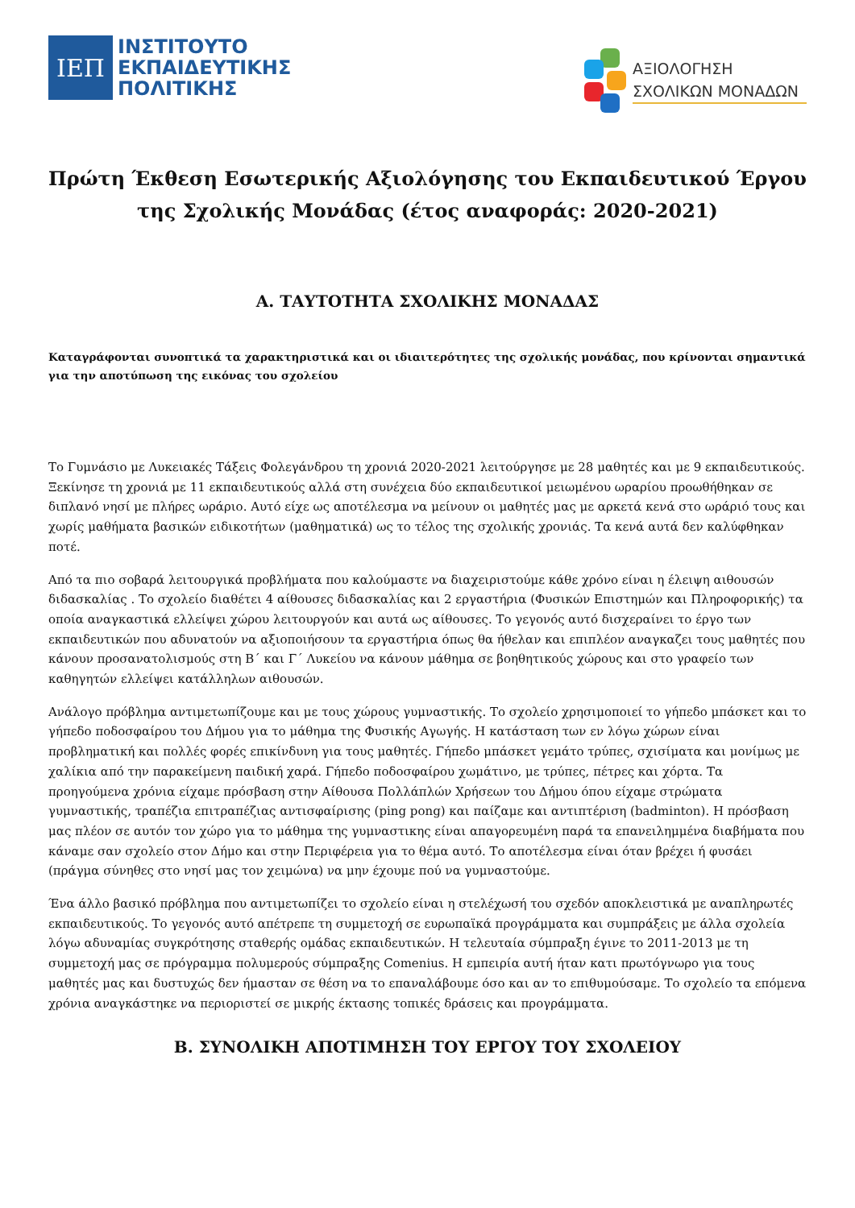ΙΕΠ
ΙΝΣΤΙΤΟΥΤΟ
ΕΚΠΑΙΔΕΥΤΙΚΗΣ
ΠΟΛΙΤΙΚΗΣ
ΑΞΙΟΛΟΓΗΣΗ
ΣΧΟΛΙΚΩΝ ΜΟΝΑΔΩΝ
Πρώτη Έκθεση Εσωτερικής Αξιολόγησης του Εκπαιδευτικού Έργου της Σχολικής Μονάδας (έτος αναφοράς: 2020-2021)
Α. ΤΑΥΤΟΤΗΤΑ ΣΧΟΛΙΚΗΣ ΜΟΝΑΔΑΣ
Καταγράφονται συνοπτικά τα χαρακτηριστικά και οι ιδιαιτερότητες της σχολικής μονάδας, που κρίνονται σημαντικά για την αποτύπωση της εικόνας του σχολείου
Το Γυμνάσιο με Λυκειακές Τάξεις Φολεγάνδρου τη χρονιά 2020-2021 λειτούργησε με 28 μαθητές και με 9 εκπαιδευτικούς. Ξεκίνησε τη χρονιά με 11 εκπαιδευτικούς αλλά στη συνέχεια δύο εκπαιδευτικοί μειωμένου ωραρίου προωθήθηκαν σε διπλανό νησί με πλήρες ωράριο. Αυτό είχε ως αποτέλεσμα να μείνουν οι μαθητές μας με αρκετά κενά στο ωράριό τους και χωρίς μαθήματα βασικών ειδικοτήτων (μαθηματικά) ως το τέλος της σχολικής χρονιάς. Τα κενά αυτά δεν καλύφθηκαν ποτέ.
Από τα πιο σοβαρά λειτουργικά προβλήματα που καλούμαστε να διαχειριστούμε κάθε χρόνο είναι η έλειψη αιθουσών διδασκαλίας . Το σχολείο διαθέτει 4 αίθουσες διδασκαλίας και 2 εργαστήρια (Φυσικών Επιστημών και Πληροφορικής) τα οποία αναγκαστικά ελλείψει χώρου λειτουργούν και αυτά ως αίθουσες. Το γεγονός αυτό δισχεραίνει το έργο των εκπαιδευτικών που αδυνατούν να αξιοποιήσουν τα εργαστήρια όπως θα ήθελαν και επιπλέον αναγκαζει τους μαθητές που κάνουν προσανατολισμούς στη Β΄ και Γ΄ Λυκείου να κάνουν μάθημα σε βοηθητικούς χώρους και στο γραφείο των καθηγητών ελλείψει κατάλληλων αιθουσών.
Ανάλογο πρόβλημα αντιμετωπίζουμε και με τους χώρους γυμναστικής. Το σχολείο χρησιμοποιεί το γήπεδο μπάσκετ και το γήπεδο ποδοσφαίρου του Δήμου για το μάθημα της Φυσικής Αγωγής. Η κατάσταση των εν λόγω χώρων είναι προβληματική και πολλές φορές επικίνδυνη για τους μαθητές. Γήπεδο μπάσκετ γεμάτο τρύπες, σχισίματα και μονίμως με χαλίκια από την παρακείμενη παιδική χαρά. Γήπεδο ποδοσφαίρου χωμάτινο, με τρύπες, πέτρες και χόρτα. Τα προηγούμενα χρόνια είχαμε πρόσβαση στην Αίθουσα Πολλάπλών Χρήσεων του Δήμου όπου είχαμε στρώματα γυμναστικής, τραπέζια επιτραπέζιας αντισφαίρισης (ping pong) και παίζαμε και αντιπτέριση (badminton). Η πρόσβαση μας πλέον σε αυτόν τον χώρο για το μάθημα της γυμναστικης είναι απαγορευμένη παρά τα επανειλημμένα διαβήματα που κάναμε σαν σχολείο στον Δήμο και στην Περιφέρεια για το θέμα αυτό. Το αποτέλεσμα είναι όταν βρέχει ή φυσάει (πράγμα σύνηθες στο νησί μας τον χειμώνα) να μην έχουμε πού να γυμναστούμε.
Ένα άλλο βασικό πρόβλημα που αντιμετωπίζει το σχολείο είναι η στελέχωσή του σχεδόν αποκλειστικά με αναπληρωτές εκπαιδευτικούς. Το γεγονός αυτό απέτρεπε τη συμμετοχή σε ευρωπαϊκά προγράμματα και συμπράξεις με άλλα σχολεία λόγω αδυναμίας συγκρότησης σταθερής ομάδας εκπαιδευτικών. Η τελευταία σύμπραξη έγινε το 2011-2013 με τη συμμετοχή μας σε πρόγραμμα πολυμερούς σύμπραξης Comenius. Η εμπειρία αυτή ήταν κατι πρωτόγνωρο για τους μαθητές μας και δυστυχώς δεν ήμασταν σε θέση να το επαναλάβουμε όσο και αν το επιθυμούσαμε. Το σχολείο τα επόμενα χρόνια αναγκάστηκε να περιοριστεί σε μικρής έκτασης τοπικές δράσεις και προγράμματα.
Β. ΣΥΝΟΛΙΚΗ ΑΠΟΤΙΜΗΣΗ ΤΟΥ ΕΡΓΟΥ ΤΟΥ ΣΧΟΛΕΙΟΥ